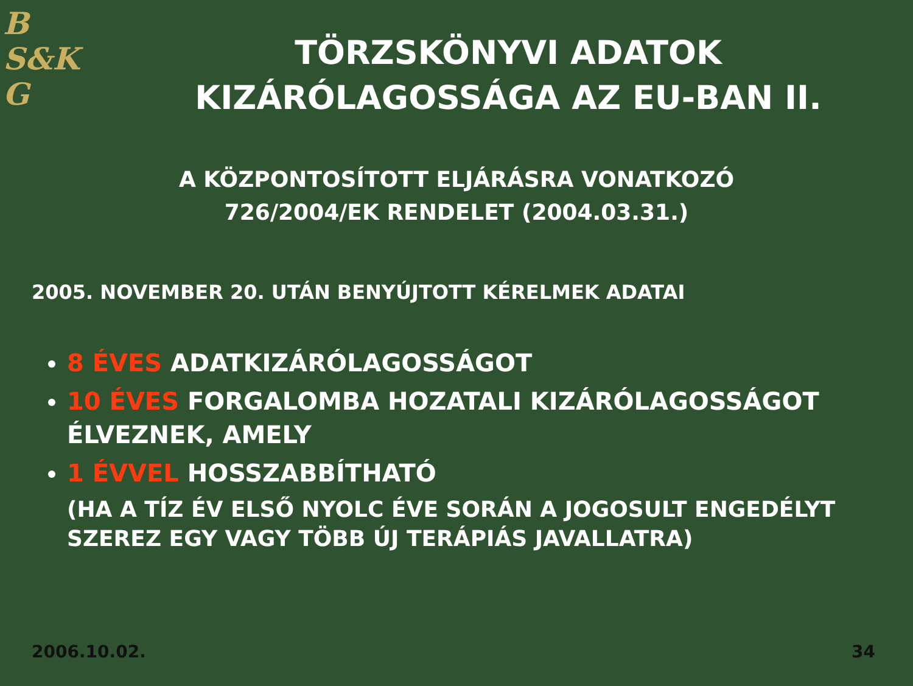B
S&K
G
TÖRZSKÖNYVI ADATOK
KIZÁRÓLAGOSSÁGA AZ EU-BAN II.
A KÖZPONTOSÍTOTT ELJÁRÁSRA VONATKOZÓ
726/2004/EK RENDELET (2004.03.31.)
2005. NOVEMBER 20. UTÁN BENYÚJTOTT KÉRELMEK ADATAI
8 ÉVES ADATKIZÁRÓLAGOSSÁGOT
10 ÉVES FORGALOMBA HOZATALI KIZÁRÓLAGOSSÁGOT ÉLVEZNEK, AMELY
1 ÉVVEL HOSSZABBÍTHATÓ
(HA A TÍZ ÉV ELSŐ NYOLC ÉVE SORÁN A JOGOSULT ENGEDÉLYT SZEREZ EGY VAGY TÖBB ÚJ TERÁPIÁS JAVALLATRA)
2006.10.02. 34